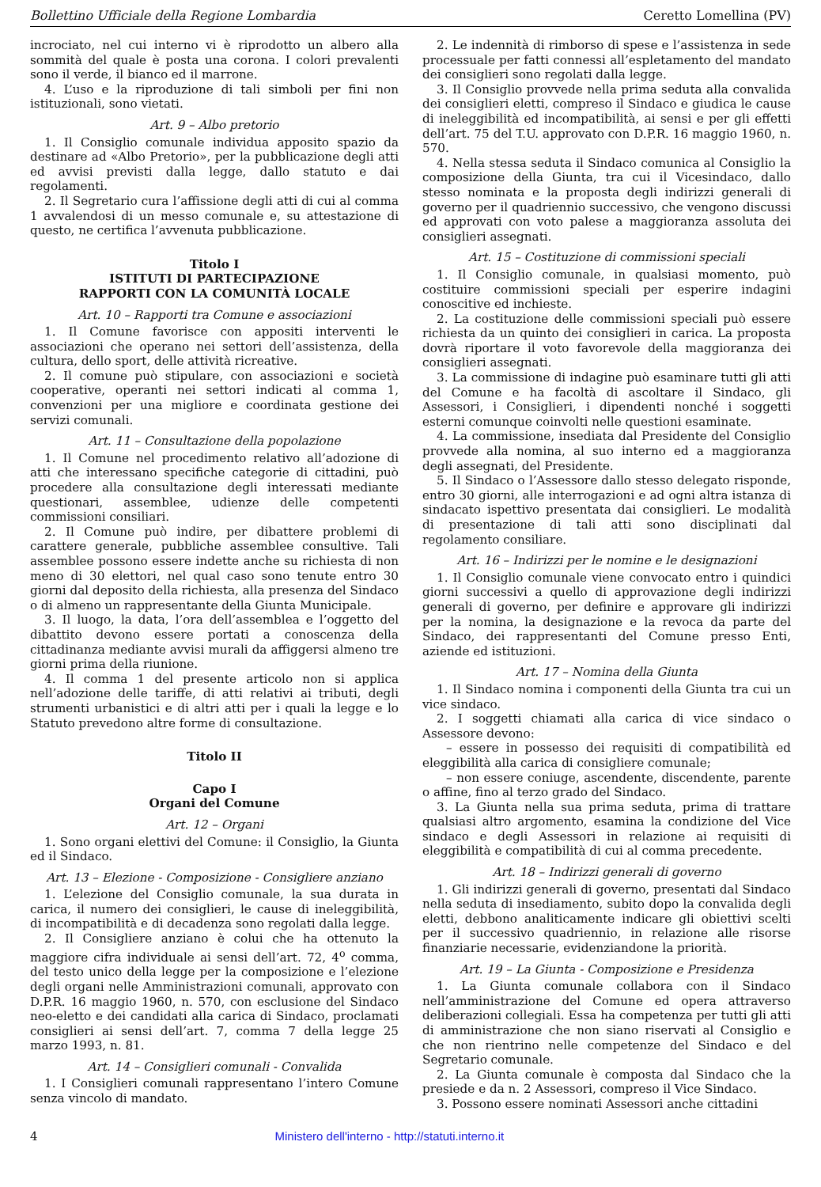Bollettino Ufficiale della Regione Lombardia Ceretto Lomellina (PV)
incrociato, nel cui interno vi è riprodotto un albero alla sommità del quale è posta una corona. I colori prevalenti sono il verde, il bianco ed il marrone.
4. L’uso e la riproduzione di tali simboli per fini non istituzionali, sono vietati.
Art. 9 – Albo pretorio
1. Il Consiglio comunale individua apposito spazio da destinare ad «Albo Pretorio», per la pubblicazione degli atti ed avvisi previsti dalla legge, dallo statuto e dai regolamenti.
2. Il Segretario cura l’affissione degli atti di cui al comma 1 avvalendosi di un messo comunale e, su attestazione di questo, ne certifica l’avvenuta pubblicazione.
Titolo I
ISTITUTI DI PARTECIPAZIONE
RAPPORTI CON LA COMUNITÀ LOCALE
Art. 10 – Rapporti tra Comune e associazioni
1. Il Comune favorisce con appositi interventi le associazioni che operano nei settori dell’assistenza, della cultura, dello sport, delle attività ricreative.
2. Il comune può stipulare, con associazioni e società cooperative, operanti nei settori indicati al comma 1, convenzioni per una migliore e coordinata gestione dei servizi comunali.
Art. 11 – Consultazione della popolazione
1. Il Comune nel procedimento relativo all’adozione di atti che interessano specifiche categorie di cittadini, può procedere alla consultazione degli interessati mediante questionari, assemblee, udienze delle competenti commissioni consiliari.
2. Il Comune può indire, per dibattere problemi di carattere generale, pubbliche assemblee consultive. Tali assemblee possono essere indette anche su richiesta di non meno di 30 elettori, nel qual caso sono tenute entro 30 giorni dal deposito della richiesta, alla presenza del Sindaco o di almeno un rappresentante della Giunta Municipale.
3. Il luogo, la data, l’ora dell’assemblea e l’oggetto del dibattito devono essere portati a conoscenza della cittadinanza mediante avvisi murali da affiggersi almeno tre giorni prima della riunione.
4. Il comma 1 del presente articolo non si applica nell’adozione delle tariffe, di atti relativi ai tributi, degli strumenti urbanistici e di altri atti per i quali la legge e lo Statuto prevedono altre forme di consultazione.
Titolo II
Capo I
Organi del Comune
Art. 12 – Organi
1. Sono organi elettivi del Comune: il Consiglio, la Giunta ed il Sindaco.
Art. 13 – Elezione - Composizione - Consigliere anziano
1. L’elezione del Consiglio comunale, la sua durata in carica, il numero dei consiglieri, le cause di ineleggibilità, di incompatibilità e di decadenza sono regolati dalla legge.
2. Il Consigliere anziano è colui che ha ottenuto la maggiore cifra individuale ai sensi dell’art. 72, 4<sup>o</sup> comma, del testo unico della legge per la composizione e l’elezione degli organi nelle Amministrazioni comunali, approvato con D.P.R. 16 maggio 1960, n. 570, con esclusione del Sindaco neo-eletto e dei candidati alla carica di Sindaco, proclamati consiglieri ai sensi dell’art. 7, comma 7 della legge 25 marzo 1993, n. 81.
Art. 14 – Consiglieri comunali - Convalida
1. I Consiglieri comunali rappresentano l’intero Comune senza vincolo di mandato.
2. Le indennità di rimborso di spese e l’assistenza in sede processuale per fatti connessi all’espletamento del mandato dei consiglieri sono regolati dalla legge.
3. Il Consiglio provvede nella prima seduta alla convalida dei consiglieri eletti, compreso il Sindaco e giudica le cause di ineleggibilità ed incompatibilità, ai sensi e per gli effetti dell’art. 75 del T.U. approvato con D.P.R. 16 maggio 1960, n. 570.
4. Nella stessa seduta il Sindaco comunica al Consiglio la composizione della Giunta, tra cui il Vicesindaco, dallo stesso nominata e la proposta degli indirizzi generali di governo per il quadriennio successivo, che vengono discussi ed approvati con voto palese a maggioranza assoluta dei consiglieri assegnati.
Art. 15 – Costituzione di commissioni speciali
1. Il Consiglio comunale, in qualsiasi momento, può costituire commissioni speciali per esperire indagini conoscitive ed inchieste.
2. La costituzione delle commissioni speciali può essere richiesta da un quinto dei consiglieri in carica. La proposta dovrà riportare il voto favorevole della maggioranza dei consiglieri assegnati.
3. La commissione di indagine può esaminare tutti gli atti del Comune e ha facoltà di ascoltare il Sindaco, gli Assessori, i Consiglieri, i dipendenti nonché i soggetti esterni comunque coinvolti nelle questioni esaminate.
4. La commissione, insediata dal Presidente del Consiglio provvede alla nomina, al suo interno ed a maggioranza degli assegnati, del Presidente.
5. Il Sindaco o l’Assessore dallo stesso delegato risponde, entro 30 giorni, alle interrogazioni e ad ogni altra istanza di sindacato ispettivo presentata dai consiglieri. Le modalità di presentazione di tali atti sono disciplinati dal regolamento consiliare.
Art. 16 – Indirizzi per le nomine e le designazioni
1. Il Consiglio comunale viene convocato entro i quindici giorni successivi a quello di approvazione degli indirizzi generali di governo, per definire e approvare gli indirizzi per la nomina, la designazione e la revoca da parte del Sindaco, dei rappresentanti del Comune presso Enti, aziende ed istituzioni.
Art. 17 – Nomina della Giunta
1. Il Sindaco nomina i componenti della Giunta tra cui un vice sindaco.
2. I soggetti chiamati alla carica di vice sindaco o Assessore devono:
– essere in possesso dei requisiti di compatibilità ed eleggibilità alla carica di consigliere comunale;
– non essere coniuge, ascendente, discendente, parente o affine, fino al terzo grado del Sindaco.
3. La Giunta nella sua prima seduta, prima di trattare qualsiasi altro argomento, esamina la condizione del Vice sindaco e degli Assessori in relazione ai requisiti di eleggibilità e compatibilità di cui al comma precedente.
Art. 18 – Indirizzi generali di governo
1. Gli indirizzi generali di governo, presentati dal Sindaco nella seduta di insediamento, subito dopo la convalida degli eletti, debbono analiticamente indicare gli obiettivi scelti per il successivo quadriennio, in relazione alle risorse finanziarie necessarie, evidenziandone la priorità.
Art. 19 – La Giunta - Composizione e Presidenza
1. La Giunta comunale collabora con il Sindaco nell’amministrazione del Comune ed opera attraverso deliberazioni collegiali. Essa ha competenza per tutti gli atti di amministrazione che non siano riservati al Consiglio e che non rientrino nelle competenze del Sindaco e del Segretario comunale.
2. La Giunta comunale è composta dal Sindaco che la presiede e da n. 2 Assessori, compreso il Vice Sindaco.
3. Possono essere nominati Assessori anche cittadini
4 Ministero dell'interno - http://statuti.interno.it